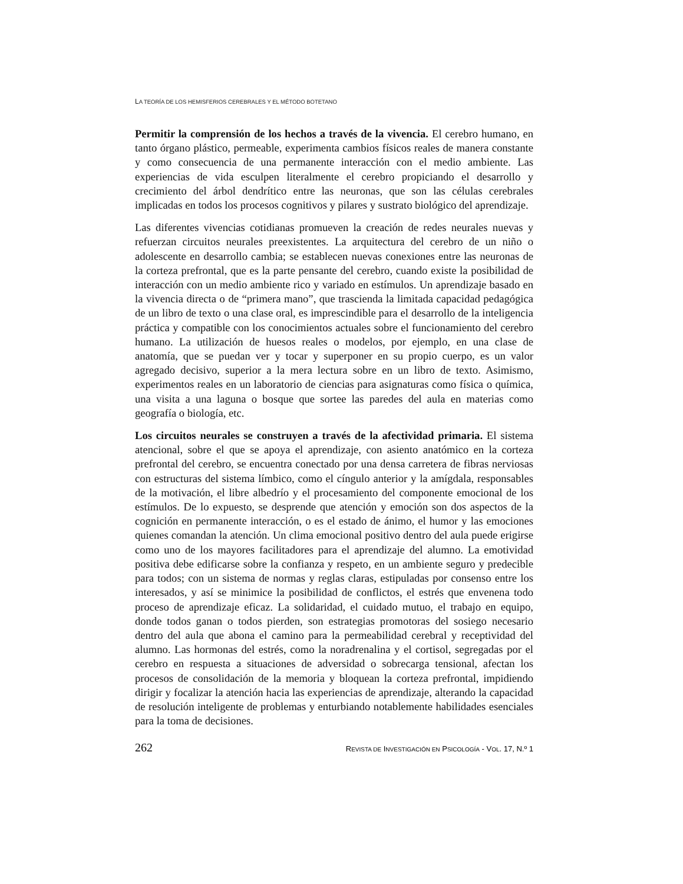LA TEORÍA DE LOS HEMISFERIOS CEREBRALES Y EL MÉTODO BOTETANO
Permitir la comprensión de los hechos a través de la vivencia. El cerebro humano, en tanto órgano plástico, permeable, experimenta cambios físicos reales de manera constante y como consecuencia de una permanente interacción con el medio ambiente. Las experiencias de vida esculpen literalmente el cerebro propiciando el desarrollo y crecimiento del árbol dendrítico entre las neuronas, que son las células cerebrales implicadas en todos los procesos cognitivos y pilares y sustrato biológico del aprendizaje.
Las diferentes vivencias cotidianas promueven la creación de redes neurales nuevas y refuerzan circuitos neurales preexistentes. La arquitectura del cerebro de un niño o adolescente en desarrollo cambia; se establecen nuevas conexiones entre las neuronas de la corteza prefrontal, que es la parte pensante del cerebro, cuando existe la posibilidad de interacción con un medio ambiente rico y variado en estímulos. Un aprendizaje basado en la vivencia directa o de “primera mano”, que trascienda la limitada capacidad pedagógica de un libro de texto o una clase oral, es imprescindible para el desarrollo de la inteligencia práctica y compatible con los conocimientos actuales sobre el funcionamiento del cerebro humano. La utilización de huesos reales o modelos, por ejemplo, en una clase de anatomía, que se puedan ver y tocar y superponer en su propio cuerpo, es un valor agregado decisivo, superior a la mera lectura sobre en un libro de texto. Asimismo, experimentos reales en un laboratorio de ciencias para asignaturas como física o química, una visita a una laguna o bosque que sortee las paredes del aula en materias como geografía o biología, etc.
Los circuitos neurales se construyen a través de la afectividad primaria. El sistema atencional, sobre el que se apoya el aprendizaje, con asiento anatómico en la corteza prefrontal del cerebro, se encuentra conectado por una densa carretera de fibras nerviosas con estructuras del sistema límbico, como el cíngulo anterior y la amígdala, responsables de la motivación, el libre albedrío y el procesamiento del componente emocional de los estímulos. De lo expuesto, se desprende que atención y emoción son dos aspectos de la cognición en permanente interacción, o es el estado de ánimo, el humor y las emociones quienes comandan la atención. Un clima emocional positivo dentro del aula puede erigirse como uno de los mayores facilitadores para el aprendizaje del alumno. La emotividad positiva debe edificarse sobre la confianza y respeto, en un ambiente seguro y predecible para todos; con un sistema de normas y reglas claras, estipuladas por consenso entre los interesados, y así se minimice la posibilidad de conflictos, el estrés que envenena todo proceso de aprendizaje eficaz. La solidaridad, el cuidado mutuo, el trabajo en equipo, donde todos ganan o todos pierden, son estrategias promotoras del sosiego necesario dentro del aula que abona el camino para la permeabilidad cerebral y receptividad del alumno. Las hormonas del estrés, como la noradrenalina y el cortisol, segregadas por el cerebro en respuesta a situaciones de adversidad o sobrecarga tensional, afectan los procesos de consolidación de la memoria y bloquean la corteza prefrontal, impidiendo dirigir y focalizar la atención hacia las experiencias de aprendizaje, alterando la capacidad de resolución inteligente de problemas y enturbiando notablemente habilidades esenciales para la toma de decisiones.
262 REVISTA DE INVESTIGACIÓN EN PSICOLOGÍA - VOL. 17, N.º 1